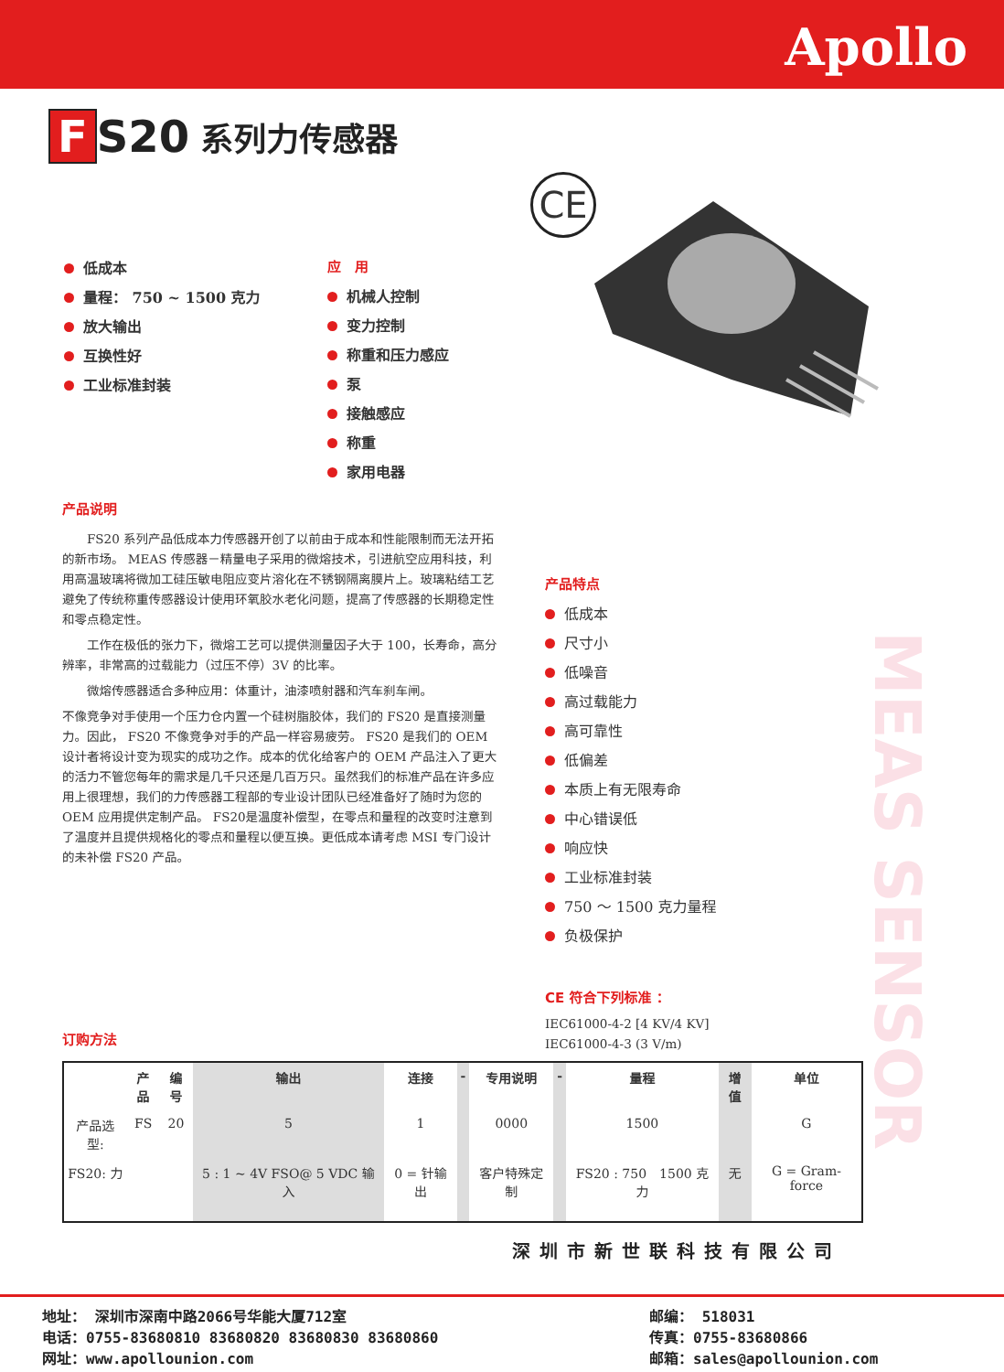Apollo
F S20 系列力传感器
低成本
量程： 750 ~ 1500 克力
放大输出
互换性好
工业标准封装
应　用
机械人控制
变力控制
称重和压力感应
泵
接触感应
称重
家用电器
CE
产品说明
　　FS20 系列产品低成本力传感器开创了以前由于成本和性能限制而无法开拓的新市场。 MEAS 传感器－精量电子采用的微熔技术，引进航空应用科技，利用高温玻璃将微加工硅压敏电阻应变片溶化在不锈钢隔离膜片上。玻璃粘结工艺避免了传统称重传感器设计使用环氧胶水老化问题，提高了传感器的长期稳定性和零点稳定性。
　　工作在极低的张力下，微熔工艺可以提供测量因子大于 100，长寿命，高分辨率，非常高的过载能力（过压不停）3V 的比率。
　　微熔传感器适合多种应用：体重计，油漆喷射器和汽车刹车闸。
不像竞争对手使用一个压力仓内置一个硅树脂胶体，我们的 FS20 是直接测量力。因此， FS20 不像竞争对手的产品一样容易疲劳。 FS20 是我们的 OEM 设计者将设计变为现实的成功之作。成本的优化给客户的 OEM 产品注入了更大的活力不管您每年的需求是几千只还是几百万只。虽然我们的标准产品在许多应用上很理想，我们的力传感器工程部的专业设计团队已经准备好了随时为您的 OEM 应用提供定制产品。 FS20是温度补偿型，在零点和量程的改变时注意到了温度并且提供规格化的零点和量程以便互换。更低成本请考虑 MSI 专门设计的未补偿 FS20 产品。
产品特点
低成本
尺寸小
低噪音
高过载能力
高可靠性
低偏差
本质上有无限寿命
中心错误低
响应快
工业标准封装
750 ～ 1500 克力量程
负极保护
CE 符合下列标准 ：
IEC61000-4-2 [4 KV/4 KV]
IEC61000-4-3 (3 V/m)
MEAS SENSOR
订购方法
| | 产品 | 编号 | 输出 | 连接 | - | 专用说明 | - | 量程 | 增值 | 单位 |
| --- | --- | --- | --- | --- | --- | --- | --- | --- | --- | --- |
| 产品选型: | FS | 20 | 5 | 1 | | 0000 | | 1500 | | G |
| FS20: 力 | | | 5 : 1 ~ 4V FSO@ 5 VDC 输入 | 0 = 针输出 | | 客户特殊定制 | | FS20 : 750 1500 克力 | 无 | G = Gram-force |
深圳市新世联科技有限公司
地址： 深圳市深南中路2066号华能大厦712室
电话：0755-83680810 83680820 83680830 83680860
网址：www.apollounion.com
邮编： 518031
传真：0755-83680866
邮箱：sales@apollounion.com